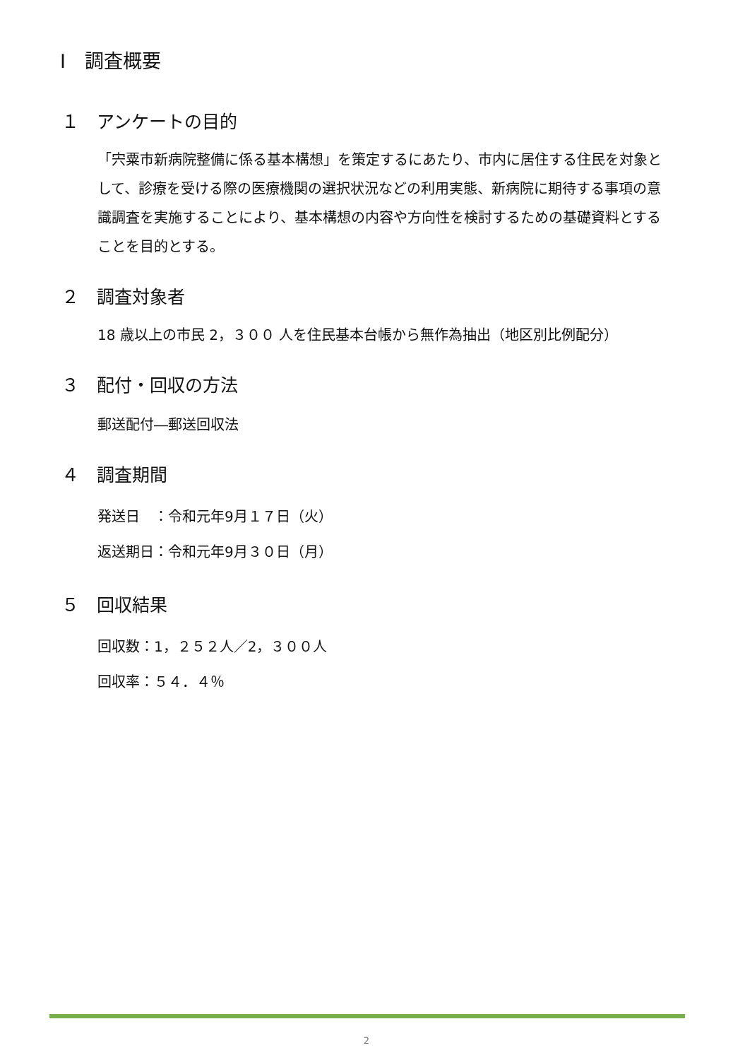Ⅰ　調査概要
１　アンケートの目的
「宍粟市新病院整備に係る基本構想」を策定するにあたり、市内に居住する住民を対象として、診療を受ける際の医療機関の選択状況などの利用実態、新病院に期待する事項の意識調査を実施することにより、基本構想の内容や方向性を検討するための基礎資料とすることを目的とする。
２　調査対象者
18 歳以上の市民 2，３００ 人を住民基本台帳から無作為抽出（地区別比例配分）
３　配付・回収の方法
郵送配付―郵送回収法
４　調査期間
発送日　：令和元年9月１７日（火）
返送期日：令和元年9月３０日（月）
５　回収結果
回収数：1，２５２人／2，３００人
回収率：５４．４％
2